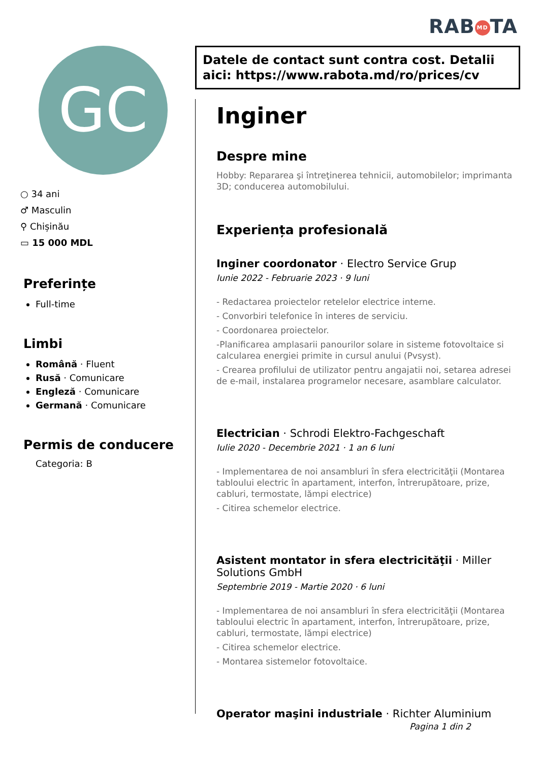RAB MD TA
GC
○ 34 ani
♂ Masculin
⚲ Chișinău
▭ 15 000 MDL
Preferințe
Full-time
Limbi
Română · Fluent
Rusă · Comunicare
Engleză · Comunicare
Germană · Comunicare
Permis de conducere
Categoria: B
Datele de contact sunt contra cost. Detalii aici: https://www.rabota.md/ro/prices/cv
Inginer
Despre mine
Hobby: Repararea şi întreţinerea tehnicii, automobilelor; imprimanta 3D; conducerea automobilului.
Experiența profesională
Inginer coordonator · Electro Service Grup
Iunie 2022 - Februarie 2023 · 9 luni
- Redactarea proiectelor retelelor electrice interne.
- Convorbiri telefonice în interes de serviciu.
- Coordonarea proiectelor.
-Planificarea amplasarii panourilor solare in sisteme fotovoltaice si calcularea energiei primite in cursul anului (Pvsyst).
- Crearea profilului de utilizator pentru angajatii noi, setarea adresei de e-mail, instalarea programelor necesare, asamblare calculator.
Electrician · Schrodi Elektro-Fachgeschaft
Iulie 2020 - Decembrie 2021 · 1 an 6 luni
- Implementarea de noi ansambluri în sfera electricităţii (Montarea tabloului electric în apartament, interfon, întrerupătoare, prize, cabluri, termostate, lămpi electrice)
- Citirea schemelor electrice.
Asistent montator in sfera electricităţii · Miller Solutions GmbH
Septembrie 2019 - Martie 2020 · 6 luni
- Implementarea de noi ansambluri în sfera electricităţii (Montarea tabloului electric în apartament, interfon, întrerupătoare, prize, cabluri, termostate, lămpi electrice)
- Citirea schemelor electrice.
- Montarea sistemelor fotovoltaice.
Operator maşini industriale · Richter Aluminium
Pagina 1 din 2